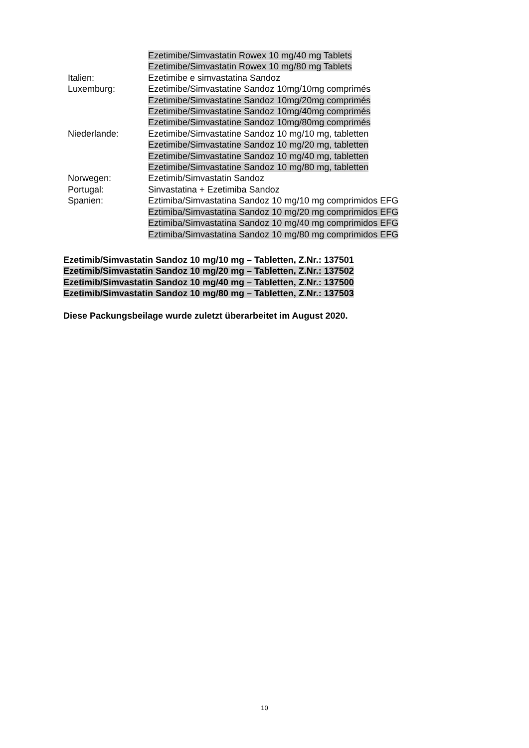| | Ezetimibe/Simvastatin Rowex 10 mg/40 mg Tablets |
| | Ezetimibe/Simvastatin Rowex 10 mg/80 mg Tablets |
| Italien: | Ezetimibe e simvastatina Sandoz |
| Luxemburg: | Ezetimibe/Simvastatine Sandoz 10mg/10mg comprimés |
| | Ezetimibe/Simvastatine Sandoz 10mg/20mg comprimés |
| | Ezetimibe/Simvastatine Sandoz 10mg/40mg comprimés |
| | Ezetimibe/Simvastatine Sandoz 10mg/80mg comprimés |
| Niederlande: | Ezetimibe/Simvastatine Sandoz 10 mg/10 mg, tabletten |
| | Ezetimibe/Simvastatine Sandoz 10 mg/20 mg, tabletten |
| | Ezetimibe/Simvastatine Sandoz 10 mg/40 mg, tabletten |
| | Ezetimibe/Simvastatine Sandoz 10 mg/80 mg, tabletten |
| Norwegen: | Ezetimib/Simvastatin Sandoz |
| Portugal: | Sinvastatina + Ezetimiba Sandoz |
| Spanien: | Eztimiba/Simvastatina Sandoz 10 mg/10 mg comprimidos EFG |
| | Eztimiba/Simvastatina Sandoz 10 mg/20 mg comprimidos EFG |
| | Eztimiba/Simvastatina Sandoz 10 mg/40 mg comprimidos EFG |
| | Eztimiba/Simvastatina Sandoz 10 mg/80 mg comprimidos EFG |
Ezetimib/Simvastatin Sandoz 10 mg/10 mg – Tabletten, Z.Nr.: 137501
Ezetimib/Simvastatin Sandoz 10 mg/20 mg – Tabletten, Z.Nr.: 137502
Ezetimib/Simvastatin Sandoz 10 mg/40 mg – Tabletten, Z.Nr.: 137500
Ezetimib/Simvastatin Sandoz 10 mg/80 mg – Tabletten, Z.Nr.: 137503
Diese Packungsbeilage wurde zuletzt überarbeitet im August 2020.
10